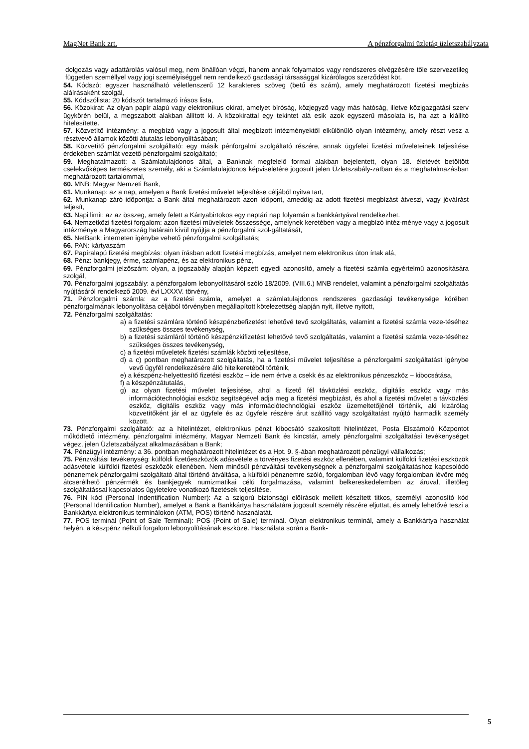MagNet Bank zrt. A pénzforgalmi üzletág üzletszabályzata
dolgozás vagy adattárolás valósul meg, nem önállóan végzi, hanem annak folyamatos vagy rendszeres elvégzésére tőle szervezetileg független személlyel vagy jogi személyiséggel nem rendelkező gazdasági társasággal kizárólagos szerződést köt.
54. Kódszó: egyszer használható véletlenszerű 12 karakteres szöveg (betű és szám), amely meghatározott fizetési megbízás aláírásaként szolgál,
55. Kódszólista: 20 kódszót tartalmazó írásos lista,
56. Közokirat: Az olyan papír alapú vagy elektronikus okirat, amelyet bíróság, közjegyző vagy más hatóság, illetve közigazgatási szerv ügykörén belül, a megszabott alakban állított ki. A közokirattal egy tekintet alá esik azok egyszerű másolata is, ha azt a kiállító hitelesítette.
57. Közvetítő intézmény: a megbízó vagy a jogosult által megbízott intézményektől elkülönülő olyan intézmény, amely részt vesz a résztvevő államok közötti átutalás lebonyolításában;
58. Közvetítő pénzforgalmi szolgáltató: egy másik pénforgalmi szolgáltató részére, annak ügyfelei fizetési műveleteinek teljesítése érdekében számlát vezető pénzforgalmi szolgáltató;
59. Meghatalmazott: a Számlatulajdonos által, a Banknak megfelelő formai alakban bejelentett, olyan 18. életévét betöltött cselekvőképes természetes személy, aki a Számlatulajdonos képviseletére jogosult jelen Üzletszabály-zatban és a meghatalmazásban meghatározott tartalommal,
60. MNB: Magyar Nemzeti Bank,
61. Munkanap: az a nap, amelyen a Bank fizetési művelet teljesítése céljából nyitva tart,
62. Munkanap záró időpontja: a Bank által meghatározott azon időpont, ameddig az adott fizetési megbízást átveszi, vagy jóváírást teljesít,
63. Napi limit: az az összeg, amely felett a Kártyabirtokos egy naptári nap folyamán a bankkártyával rendelkezhet.
64. Nemzetközi fizetési forgalom: azon fizetési műveletek összessége, amelynek keretében vagy a megbízó intéz-ménye vagy a jogosult intézménye a Magyarország határain kívül nyújtja a pénzforgalmi szol-gáltatását,
65. NetBank: interneten igénybe vehető pénzforgalmi szolgáltatás;
66. PAN: kártyaszám
67. Papíralapú fizetési megbízás: olyan írásban adott fizetési megbízás, amelyet nem elektronikus úton írtak alá,
68. Pénz: bankjegy, érme, számlapénz, és az elektronikus pénz,
69. Pénzforgalmi jelzőszám: olyan, a jogszabály alapján képzett egyedi azonosító, amely a fizetési számla egyértelmű azonosítására szolgál,
70. Pénzforgalmi jogszabály: a pénzforgalom lebonyolításáról szóló 18/2009. (VIII.6.) MNB rendelet, valamint a pénzforgalmi szolgáltatás nyújtásáról rendelkező 2009. évi LXXXV. törvény,
71. Pénzforgalmi számla: az a fizetési számla, amelyet a számlatulajdonos rendszeres gazdasági tevékenysége körében pénzforgalmának lebonyolítása céljából törvényben megállapított kötelezettség alapján nyit, illetve nyitott,
72. Pénzforgalmi szolgáltatás:
a) a fizetési számlára történő készpénzbefizetést lehetővé tevő szolgáltatás, valamint a fizetési számla veze-téséhez szükséges összes tevékenység,
b) a fizetési számláról történő készpénzkifizetést lehetővé tevő szolgáltatás, valamint a fizetési számla veze-téséhez szükséges összes tevékenység,
c) a fizetési műveletek fizetési számlák közötti teljesítése,
d) a c) pontban meghatározott szolgáltatás, ha a fizetési művelet teljesítése a pénzforgalmi szolgáltatást igénybe vevő ügyfél rendelkezésére álló hitelkeretéből történik,
e) a készpénz-helyettesítő fizetési eszköz – ide nem értve a csekk és az elektronikus pénzeszköz – kibocsátása,
f) a készpénzátutalás,
g) az olyan fizetési művelet teljesítése, ahol a fizető fél távközlési eszköz, digitális eszköz vagy más információtechnológiai eszköz segítségével adja meg a fizetési megbízást, és ahol a fizetési művelet a távközlési eszköz, digitális eszköz vagy más információtechnológiai eszköz üzemeltetőjénél történik, aki kizárólag közvetítőként jár el az ügyfele és az ügyfele részére árut szállító vagy szolgáltatást nyújtó harmadik személy között.
73. Pénzforgalmi szolgáltató: az a hitelintézet, elektronikus pénzt kibocsátó szakosított hitelintézet, Posta Elszámoló Központot működtető intézmény, pénzforgalmi intézmény, Magyar Nemzeti Bank és kincstár, amely pénzforgalmi szolgáltatási tevékenységet végez, jelen Üzletszabályzat alkalmazásában a Bank;
74. Pénzügyi intézmény: a 36. pontban meghatározott hitelintézet és a Hpt. 9. §-ában meghatározott pénzügyi vállalkozás;
75. Pénzváltási tevékenység: külföldi fizetőeszközök adásvétele a törvényes fizetési eszköz ellenében, valamint külföldi fizetési eszközök adásvétele külföldi fizetési eszközök ellenében. Nem minősül pénzváltási tevékenységnek a pénzforgalmi szolgáltatáshoz kapcsolódó pénznemek pénzforgalmi szolgáltató által történő átváltása, a külföldi pénznemre szóló, forgalomban lévő vagy forgalomban lévőre még átcserélhető pénzérmék és bankjegyek numizmatikai célú forgalmazása, valamint belkereskedelemben az áruval, illetőleg szolgáltatással kapcsolatos ügyletekre vonatkozó fizetések teljesítése.
76. PIN kód (Personal Indentification Number): Az a szigorú biztonsági előírások mellett készített titkos, személyi azonosító kód (Personal Identification Number), amelyet a Bank a Bankkártya használatára jogosult személy részére eljuttat, és amely lehetővé teszi a Bankkártya elektronikus terminálokon (ATM, POS) történő használatát.
77. POS terminál (Point of Sale Terminal): POS (Point of Sale) terminál. Olyan elektronikus terminál, amely a Bankkártya használat helyén, a készpénz nélküli forgalom lebonyolításának eszköze. Használata során a Bank-
5